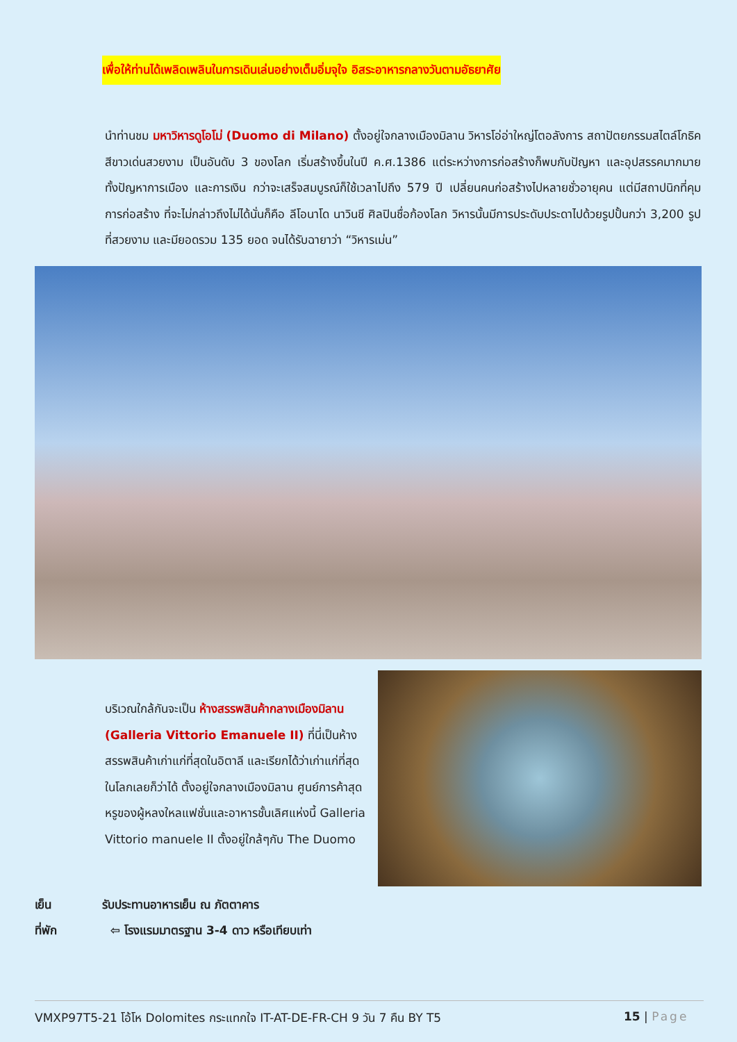เพื่อให้ท่านได้เพลิดเพลินในการเดินเล่นอย่างเต็มอิ่มจุใจ อิสระอาหารกลางวันตามอัธยาศัย
นำท่านชม มหาวิหารดูโอโม่ (Duomo di Milano) ตั้งอยู่ใจกลางเมืองมิลาน วิหารโอ่อ่าใหญ่โตอลังการ สถาปัตยกรรมสไตล์โกธิคสีขาวเด่นสวยงาม เป็นอันดับ 3 ของโลก เริ่มสร้างขึ้นในปี ค.ศ.1386 แต่ระหว่างการก่อสร้างก็พบกับปัญหา และอุปสรรคมากมาย ทั้งปัญหาการเมือง และการเงิน กว่าจะเสร็จสมบูรณ์ก็ใช้เวลาไปถึง 579 ปี เปลี่ยนคนก่อสร้างไปหลายชั่วอายุคน แต่มีสถาปนิกที่คุมการก่อสร้าง ที่จะไม่กล่าวถึงไม่ได้นั่นก็คือ ลีโอนาโด นาวินชี ศิลปินชื่อก้องโลก วิหารนั้นมีการประดับประดาไปด้วยรูปปั้นกว่า 3,200 รูปที่สวยงาม และมียอดรวม 135 ยอด จนได้รับฉายาว่า “วิหารเม่น”
บริเวณใกล้กันจะเป็น ห้างสรรพสินค้ากลางเมืองมิลาน (Galleria Vittorio Emanuele II) ที่นี่เป็นห้างสรรพสินค้าเก่าแก่ที่สุดในอิตาลี และเรียกได้ว่าเก่าแก่ที่สุดในโลกเลยก็ว่าได้ ตั้งอยู่ใจกลางเมืองมิลาน ศูนย์การค้าสุดหรูของผู้หลงใหลแฟชั่นและอาหารชั้นเลิศแห่งนี้ Galleria Vittorio manuele II ตั้งอยู่ใกล้ๆกับ The Duomo
เย็น รับประทานอาหารเย็น ณ ภัตตาคาร
ที่พัก ⇦ โรงแรมมาตรฐาน 3-4 ดาว หรือเทียบเท่า
VMXP97T5-21 โอ้โห Dolomites กระแทกใจ IT-AT-DE-FR-CH 9 วัน 7 คืน BY T5 15 | Page